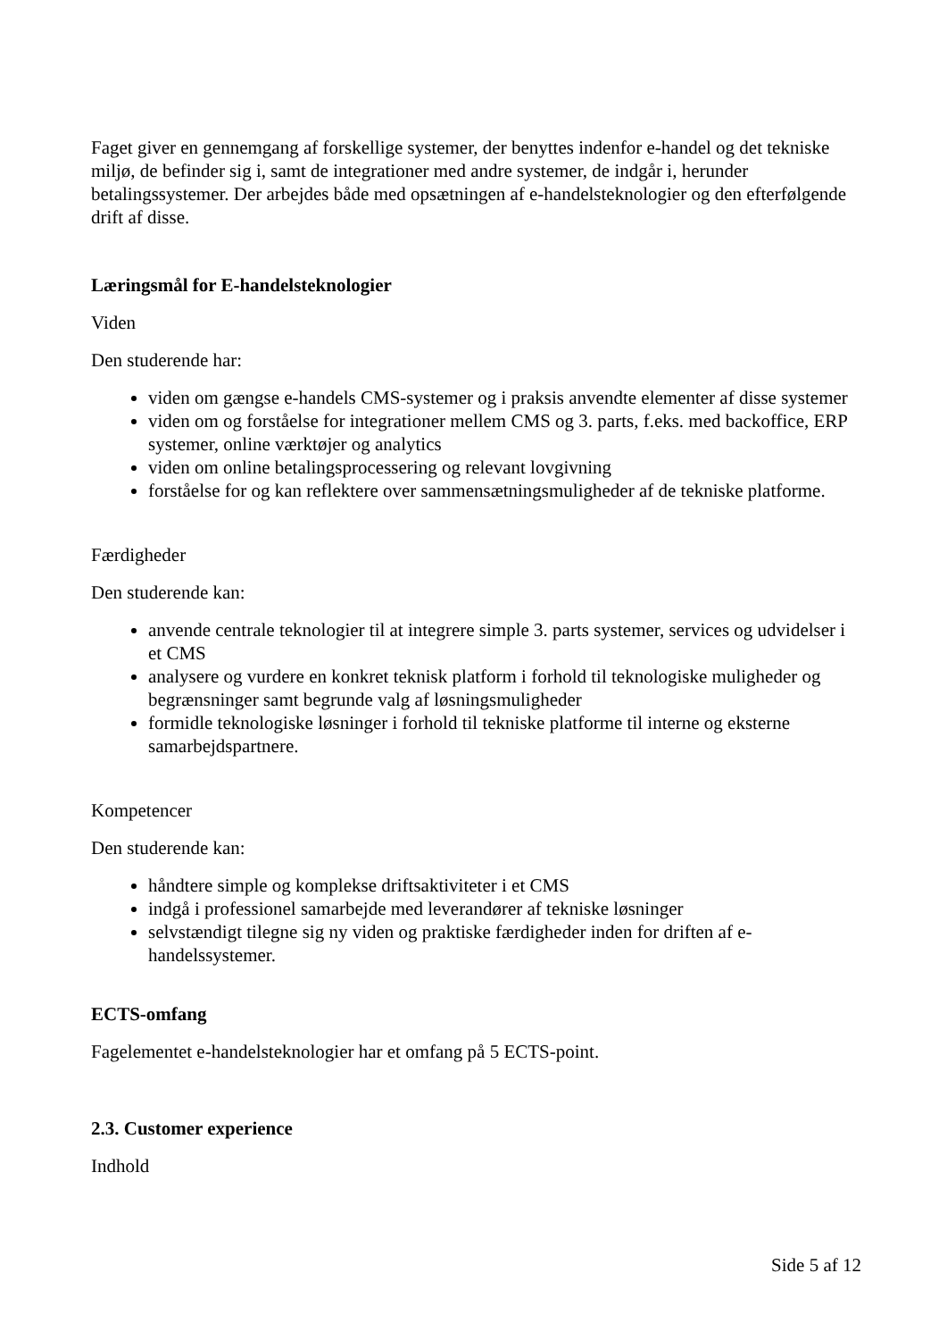Faget giver en gennemgang af forskellige systemer, der benyttes indenfor e-handel og det tekniske miljø, de befinder sig i, samt de integrationer med andre systemer, de indgår i, herunder betalingssystemer. Der arbejdes både med opsætningen af e-handelsteknologier og den efterfølgende drift af disse.
Læringsmål for E-handelsteknologier
Viden
Den studerende har:
viden om gængse e-handels CMS-systemer og i praksis anvendte elementer af disse systemer
viden om og forståelse for integrationer mellem CMS og 3. parts, f.eks. med backoffice, ERP systemer, online værktøjer og analytics
viden om online betalingsprocessering og relevant lovgivning
forståelse for og kan reflektere over sammensætningsmuligheder af de tekniske platforme.
Færdigheder
Den studerende kan:
anvende centrale teknologier til at integrere simple 3. parts systemer, services og udvidelser i et CMS
analysere og vurdere en konkret teknisk platform i forhold til teknologiske muligheder og begrænsninger samt begrunde valg af løsningsmuligheder
formidle teknologiske løsninger i forhold til tekniske platforme til interne og eksterne samarbejdspartnere.
Kompetencer
Den studerende kan:
håndtere simple og komplekse driftsaktiviteter i et CMS
indgå i professionel samarbejde med leverandører af tekniske løsninger
selvstændigt tilegne sig ny viden og praktiske færdigheder inden for driften af e-handelssystemer.
ECTS-omfang
Fagelementet e-handelsteknologier har et omfang på 5 ECTS-point.
2.3. Customer experience
Indhold
Side 5 af 12